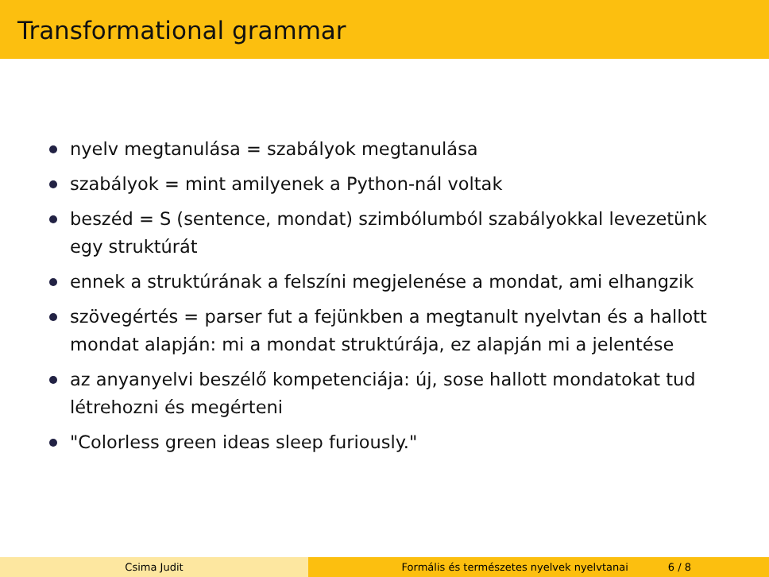Transformational grammar
nyelv megtanulása = szabályok megtanulása
szabályok = mint amilyenek a Python-nál voltak
beszéd = S (sentence, mondat) szimbólumból szabályokkal levezetünk egy struktúrát
ennek a struktúrának a felszíni megjelenése a mondat, ami elhangzik
szövegértés = parser fut a fejünkben a megtanult nyelvtan és a hallott mondat alapján: mi a mondat struktúrája, ez alapján mi a jelentése
az anyanyelvi beszélő kompetenciája: új, sose hallott mondatokat tud létrehozni és megérteni
"Colorless green ideas sleep furiously."
Csima Judit Formális és természetes nyelvek nyelvtanai 6 / 8